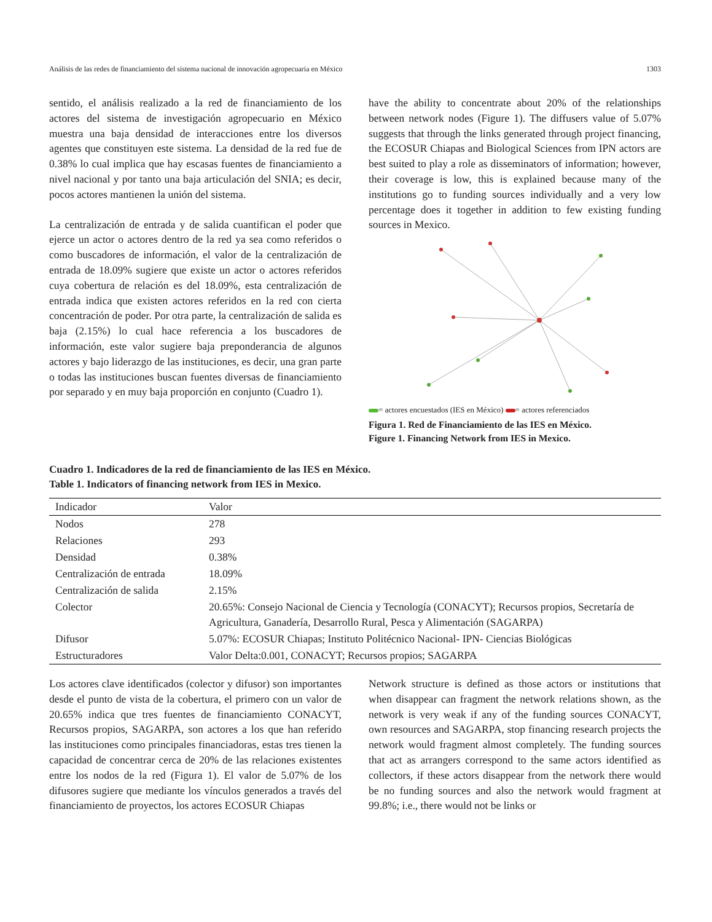Análisis de las redes de financiamiento del sistema nacional de innovación agropecuaria en México 1303
sentido, el análisis realizado a la red de financiamiento de los actores del sistema de investigación agropecuario en México muestra una baja densidad de interacciones entre los diversos agentes que constituyen este sistema. La densidad de la red fue de 0.38% lo cual implica que hay escasas fuentes de financiamiento a nivel nacional y por tanto una baja articulación del SNIA; es decir, pocos actores mantienen la unión del sistema.
La centralización de entrada y de salida cuantifican el poder que ejerce un actor o actores dentro de la red ya sea como referidos o como buscadores de información, el valor de la centralización de entrada de 18.09% sugiere que existe un actor o actores referidos cuya cobertura de relación es del 18.09%, esta centralización de entrada indica que existen actores referidos en la red con cierta concentración de poder. Por otra parte, la centralización de salida es baja (2.15%) lo cual hace referencia a los buscadores de información, este valor sugiere baja preponderancia de algunos actores y bajo liderazgo de las instituciones, es decir, una gran parte o todas las instituciones buscan fuentes diversas de financiamiento por separado y en muy baja proporción en conjunto (Cuadro 1).
have the ability to concentrate about 20% of the relationships between network nodes (Figure 1). The diffusers value of 5.07% suggests that through the links generated through project financing, the ECOSUR Chiapas and Biological Sciences from IPN actors are best suited to play a role as disseminators of information; however, their coverage is low, this is explained because many of the institutions go to funding sources individually and a very low percentage does it together in addition to few existing funding sources in Mexico.
= actores encuestados (IES en México) = actores referenciados
Figura 1. Red de Financiamiento de las IES en México.
Figure 1. Financing Network from IES in Mexico.
Cuadro 1. Indicadores de la red de financiamiento de las IES en México.
Table 1. Indicators of financing network from IES in Mexico.
| Indicador | Valor |
| --- | --- |
| Nodos | 278 |
| Relaciones | 293 |
| Densidad | 0.38% |
| Centralización de entrada | 18.09% |
| Centralización de salida | 2.15% |
| Colector | 20.65%: Consejo Nacional de Ciencia y Tecnología (CONACYT); Recursos propios, Secretaría de Agricultura, Ganadería, Desarrollo Rural, Pesca y Alimentación (SAGARPA) |
| Difusor | 5.07%: ECOSUR Chiapas; Instituto Politécnico Nacional- IPN- Ciencias Biológicas |
| Estructuradores | Valor Delta:0.001, CONACYT; Recursos propios; SAGARPA |
Los actores clave identificados (colector y difusor) son importantes desde el punto de vista de la cobertura, el primero con un valor de 20.65% indica que tres fuentes de financiamiento CONACYT, Recursos propios, SAGARPA, son actores a los que han referido las instituciones como principales financiadoras, estas tres tienen la capacidad de concentrar cerca de 20% de las relaciones existentes entre los nodos de la red (Figura 1). El valor de 5.07% de los difusores sugiere que mediante los vínculos generados a través del financiamiento de proyectos, los actores ECOSUR Chiapas
Network structure is defined as those actors or institutions that when disappear can fragment the network relations shown, as the network is very weak if any of the funding sources CONACYT, own resources and SAGARPA, stop financing research projects the network would fragment almost completely. The funding sources that act as arrangers correspond to the same actors identified as collectors, if these actors disappear from the network there would be no funding sources and also the network would fragment at 99.8%; i.e., there would not be links or